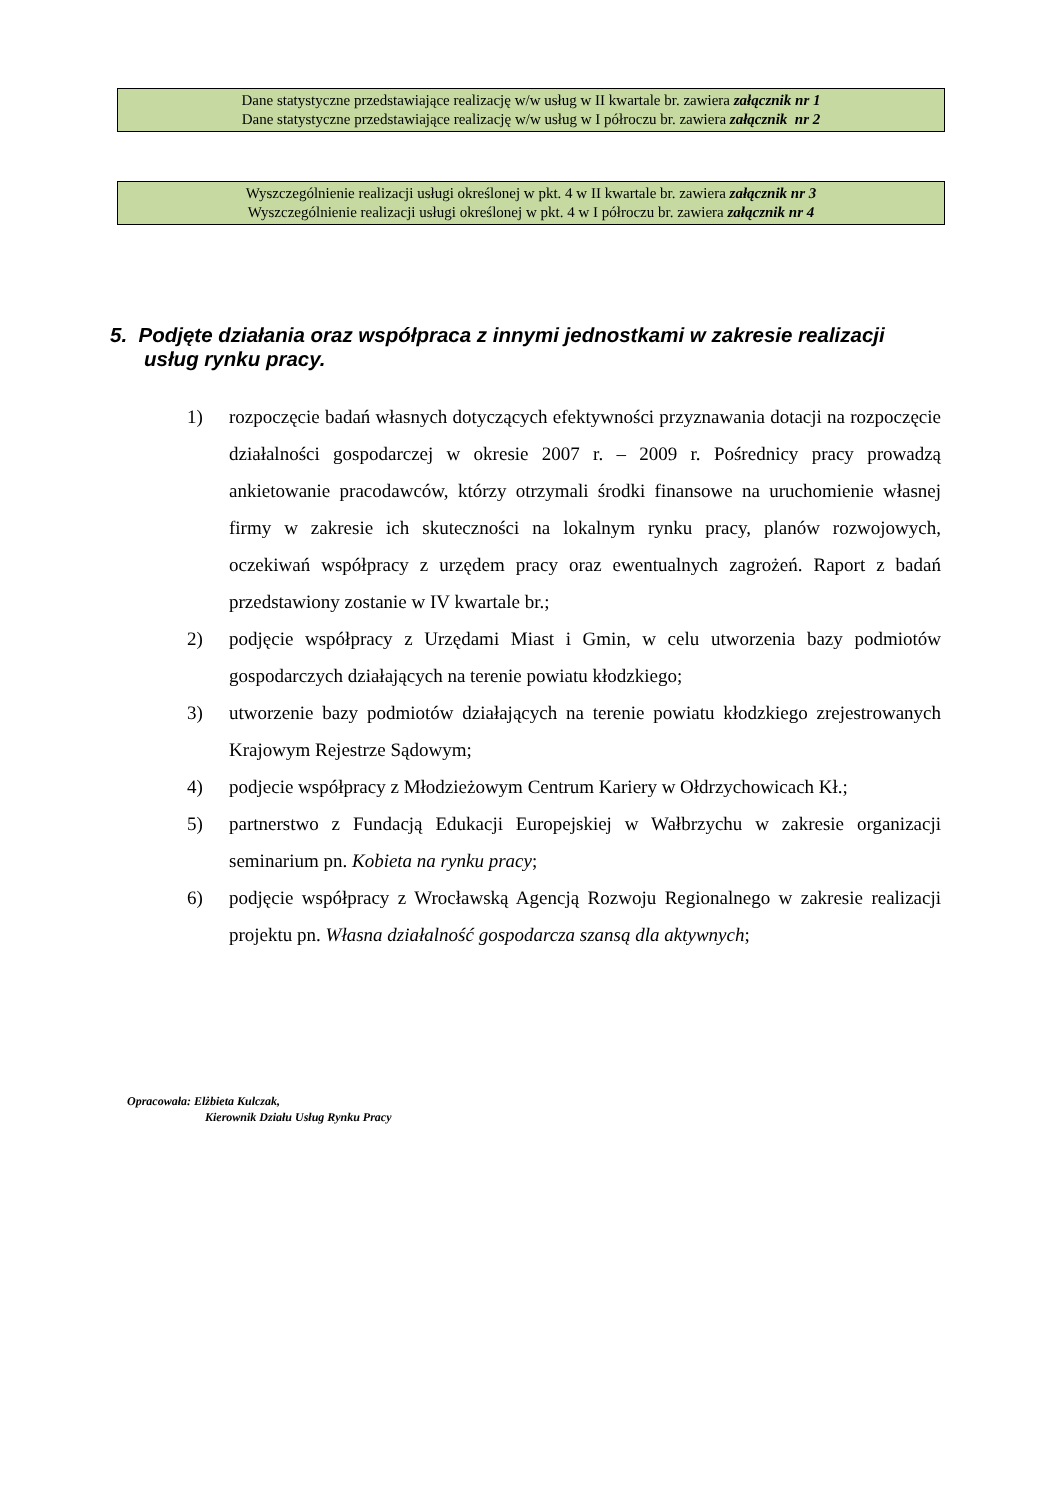Dane statystyczne przedstawiające realizację w/w usług w II kwartale br. zawiera załącznik nr 1
Dane statystyczne przedstawiające realizację w/w usług w I półroczu br. zawiera załącznik nr 2
Wyszczególnienie realizacji usługi określonej w pkt. 4 w II kwartale br. zawiera załącznik nr 3
Wyszczególnienie realizacji usługi określonej w pkt. 4 w I półroczu br. zawiera załącznik nr 4
5. Podjęte działania oraz współpraca z innymi jednostkami w zakresie realizacji usług rynku pracy.
1) rozpoczęcie badań własnych dotyczących efektywności przyznawania dotacji na rozpoczęcie działalności gospodarczej w okresie 2007 r. – 2009 r. Pośrednicy pracy prowadzą ankietowanie pracodawców, którzy otrzymali środki finansowe na uruchomienie własnej firmy w zakresie ich skuteczności na lokalnym rynku pracy, planów rozwojowych, oczekiwań współpracy z urzędem pracy oraz ewentualnych zagrożeń. Raport z badań przedstawiony zostanie w IV kwartale br.;
2) podjęcie współpracy z Urzędami Miast i Gmin, w celu utworzenia bazy podmiotów gospodarczych działających na terenie powiatu kłodzkiego;
3) utworzenie bazy podmiotów działających na terenie powiatu kłodzkiego zrejestrowanych Krajowym Rejestrze Sądowym;
4) podjecie współpracy z Młodzieżowym Centrum Kariery w Ołdrzychowicach Kł.;
5) partnerstwo z Fundacją Edukacji Europejskiej w Wałbrzychu w zakresie organizacji seminarium pn. Kobieta na rynku pracy;
6) podjęcie współpracy z Wrocławską Agencją Rozwoju Regionalnego w zakresie realizacji projektu pn. Własna działalność gospodarcza szansą dla aktywnych;
Opracowała: Elżbieta Kulczak,
Kierownik Działu Usług Rynku Pracy